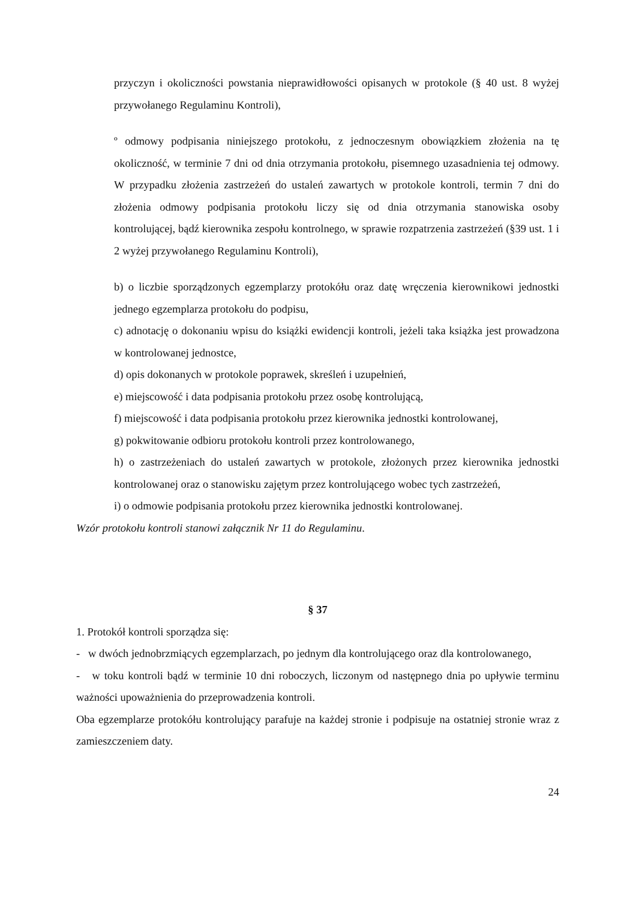przyczyn i okoliczności powstania nieprawidłowości opisanych w protokole (§ 40 ust. 8 wyżej przywołanego Regulaminu Kontroli),
º odmowy podpisania niniejszego protokołu, z jednoczesnym obowiązkiem złożenia na tę okoliczność, w terminie 7 dni od dnia otrzymania protokołu, pisemnego uzasadnienia tej odmowy. W przypadku złożenia zastrzeżeń do ustaleń zawartych w protokole kontroli, termin 7 dni do złożenia odmowy podpisania protokołu liczy się od dnia otrzymania stanowiska osoby kontrolującej, bądź kierownika zespołu kontrolnego, w sprawie rozpatrzenia zastrzeżeń (§39 ust. 1 i 2 wyżej przywołanego Regulaminu Kontroli),
b) o liczbie sporządzonych egzemplarzy protokółu oraz datę wręczenia kierownikowi jednostki jednego egzemplarza protokołu do podpisu,
c) adnotację o dokonaniu wpisu do książki ewidencji kontroli, jeżeli taka książka jest prowadzona w kontrolowanej jednostce,
d) opis dokonanych w protokole poprawek, skreśleń i uzupełnień,
e) miejscowość i data podpisania protokołu przez osobę kontrolującą,
f) miejscowość i data podpisania protokołu przez kierownika jednostki kontrolowanej,
g) pokwitowanie odbioru protokołu kontroli przez kontrolowanego,
h) o zastrzeżeniach do ustaleń zawartych w protokole, złożonych przez kierownika jednostki kontrolowanej oraz o stanowisku zajętym przez kontrolującego wobec tych zastrzeżeń,
i) o odmowie podpisania protokołu przez kierownika jednostki kontrolowanej.
Wzór protokołu kontroli stanowi załącznik Nr 11 do Regulaminu.
§ 37
1. Protokół kontroli sporządza się:
- w dwóch jednobrzmiących egzemplarzach, po jednym dla kontrolującego oraz dla kontrolowanego,
- w toku kontroli bądź w terminie 10 dni roboczych, liczonym od następnego dnia po upływie terminu ważności upoważnienia do przeprowadzenia kontroli.
Oba egzemplarze protokółu kontrolujący parafuje na każdej stronie i podpisuje na ostatniej stronie wraz z zamieszczeniem daty.
24